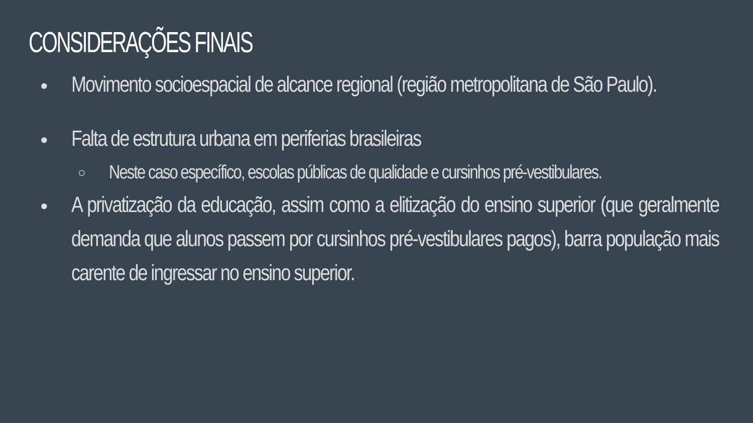CONSIDERAÇÕES FINAIS
●
Movimento socioespacial de alcance regional (região metropolitana de São Paulo).
●
Falta de estrutura urbana em periferias brasileiras
○
Neste caso específico, escolas públicas de qualidade e cursinhos pré-vestibulares.
●
A privatização da educação, assim como a elitização do ensino superior (que geralmente demanda que alunos passem por cursinhos pré-vestibulares pagos), barra população mais carente de ingressar no ensino superior.